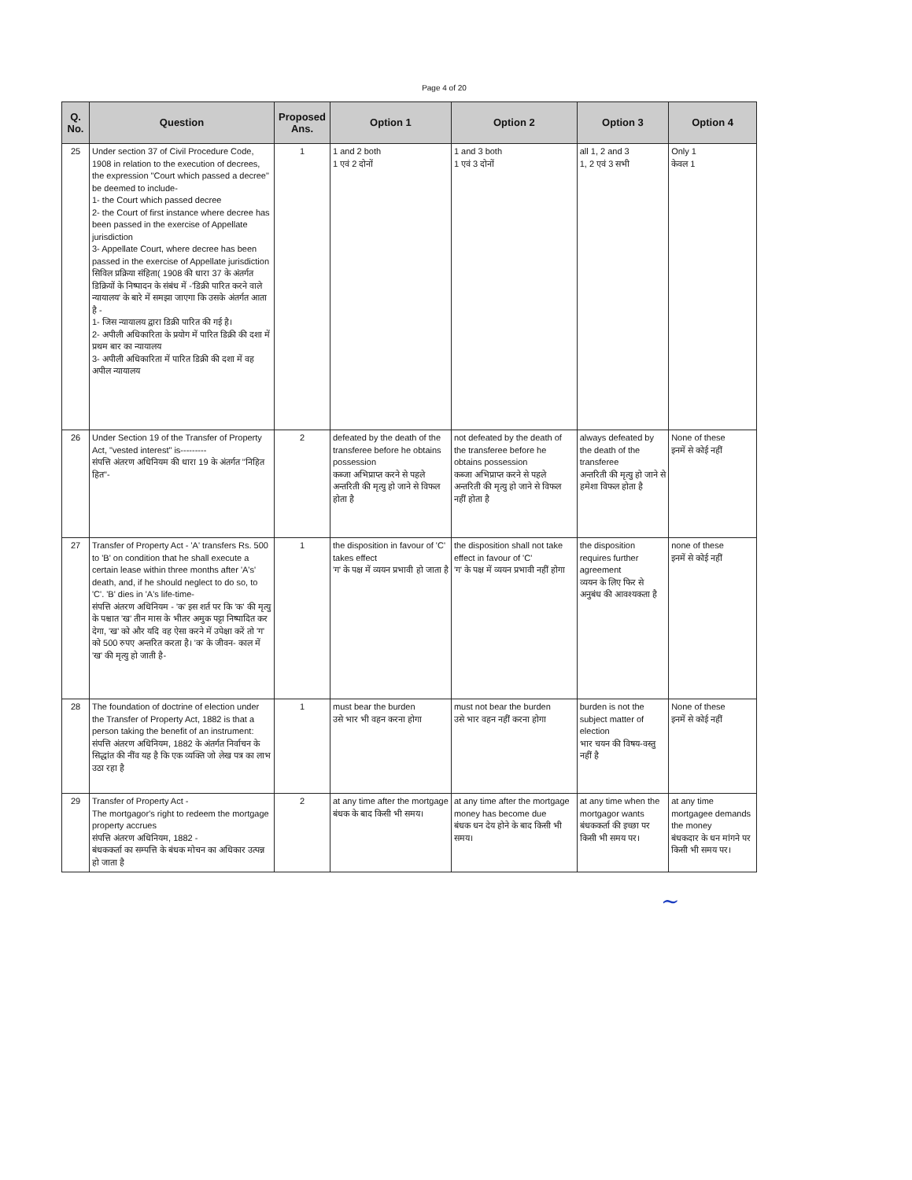Page 4 of 20
| Q. No. | Question | Proposed Ans. | Option 1 | Option 2 | Option 3 | Option 4 |
| --- | --- | --- | --- | --- | --- | --- |
| 25 | Under section 37 of Civil Procedure Code, 1908 in relation to the execution of decrees, the expression "Court which passed a decree" be deemed to include- 1- the Court which passed decree 2- the Court of first instance where decree has been passed in the exercise of Appellate jurisdiction 3- Appellate Court, where decree has been passed in the exercise of Appellate jurisdiction सिविल प्रक्रिया संहिता( 1908 की धारा 37 के अंतर्गत डिक्रियों के निष्पादन के संबंध में -'डिक्री पारित करने वाले न्यायालय' के बारे में समझा जाएगा कि उसके अंतर्गत आता है - 1- जिस न्यायालय द्वारा डिक्री पारित की गई है। 2- अपीली अधिकारिता के प्रयोग में पारित डिक्री की दशा में प्रथम बार का न्यायालय 3- अपीली अधिकारिता में पारित डिक्री की दशा में वह अपील न्यायालय | 1 | 1 and 2 both 1 एवं 2 दोनों | 1 and 3 both 1 एवं 3 दोनों | all 1, 2 and 3 1, 2 एवं 3 सभी | Only 1 केवल 1 |
| 26 | Under Section 19 of the Transfer of Property Act, "vested interest" is--------- संपत्ति अंतरण अधिनियम की धारा 19 के अंतर्गत "निहित हित"- | 2 | defeated by the death of the transferee before he obtains possession कब्जा अभिप्राप्त करने से पहले अन्तरिती की मृत्यु हो जाने से विफल होता है | not defeated by the death of the transferee before he obtains possession कब्जा अभिप्राप्त करने से पहले अन्तरिती की मृत्यु हो जाने से विफल नहीं होता है | always defeated by the death of the transferee अन्तरिती की मृत्यु हो जाने से हमेशा विफल होता है | None of these इनमें से कोई नहीं |
| 27 | Transfer of Property Act - 'A' transfers Rs. 500 to 'B' on condition that he shall execute a certain lease within three months after 'A's' death, and, if he should neglect to do so, to 'C'. 'B' dies in 'A's life-time- संपत्ति अंतरण अधिनियम - 'क' इस शर्त पर कि 'क' की मृत्यु के पश्चात 'ख' तीन मास के भीतर अमुक पट्टा निष्पादित कर देगा, 'ख' को और यदि वह ऐसा करने में उपेक्षा करें तो 'ग' को 500 रुपए अन्तरित करता है। 'क' के जीवन- काल में 'ख' की मृत्यु हो जाती है- | 1 | the disposition in favour of 'C' takes effect 'ग' के पक्ष में व्ययन प्रभावी हो जाता है | the disposition shall not take effect in favour of 'C' 'ग' के पक्ष में व्ययन प्रभावी नहीं होगा | the disposition requires further agreement व्ययन के लिए फिर से अनुबंध की आवश्यकता है | none of these इनमें से कोई नहीं |
| 28 | The foundation of doctrine of election under the Transfer of Property Act, 1882 is that a person taking the benefit of an instrument: संपत्ति अंतरण अधिनियम, 1882 के अंतर्गत निर्वाचन के सिद्धांत की नींव यह है कि एक व्यक्ति जो लेख पत्र का लाभ उठा रहा है | 1 | must bear the burden उसे भार भी वहन करना होगा | must not bear the burden उसे भार वहन नहीं करना होगा | burden is not the subject matter of election भार चयन की विषय-वस्तु नहीं है | None of these इनमें से कोई नहीं |
| 29 | Transfer of Property Act - The mortgagor's right to redeem the mortgage property accrues संपत्ति अंतरण अधिनियम, 1882 - बंधककर्ता का सम्पत्ति के बंधक मोचन का अधिकार उत्पन्न हो जाता है | 2 | at any time after the mortgage बंधक के बाद किसी भी समय। | at any time after the mortgage money has become due बंधक धन देय होने के बाद किसी भी समय। | at any time when the mortgagor wants बंधककर्ता की इच्छा पर किसी भी समय पर। | at any time mortgagee demands the money बंधकदार के धन मांगने पर किसी भी समय पर। |
~